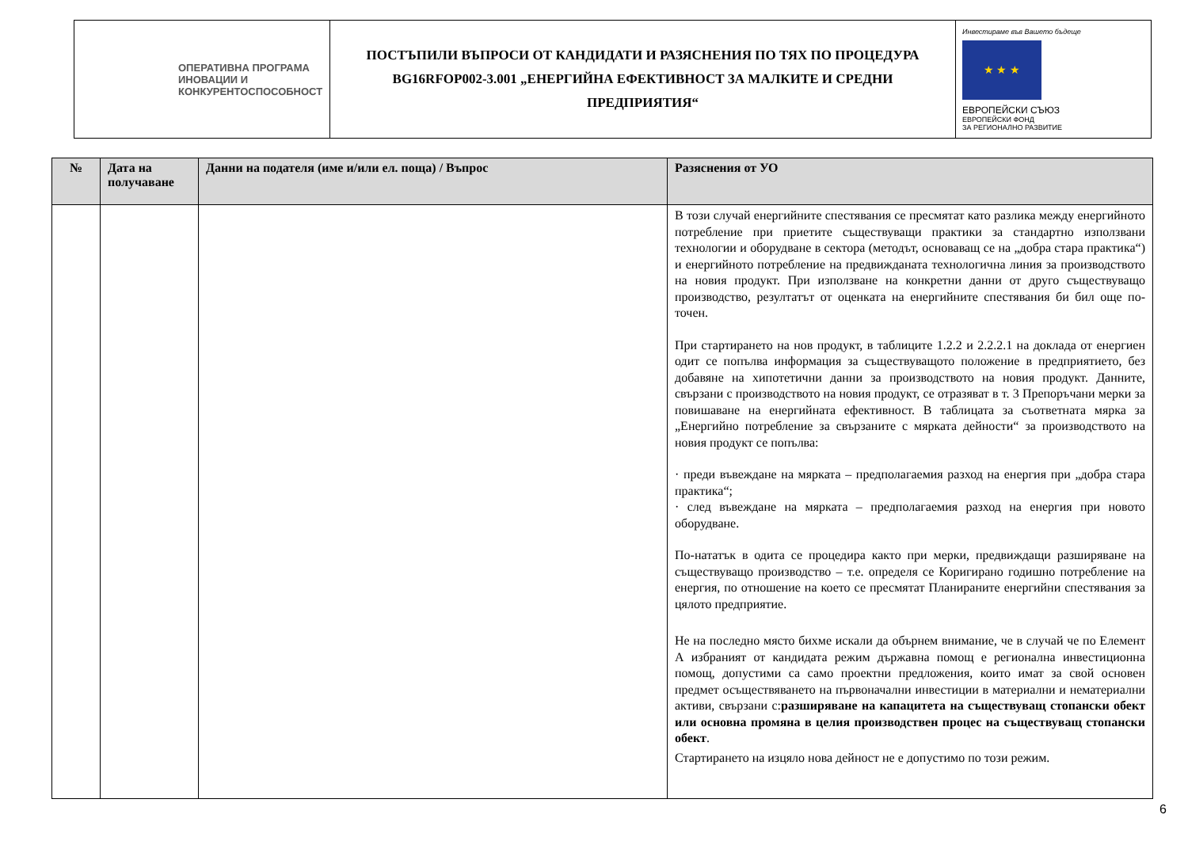| ОПЕРАТИВНА ПРОГРАМА ИНОВАЦИИ И КОНКУРЕНТОСПОСОБНОСТ | ПОСТЪПИЛИ ВЪПРОСИ ОТ КАНДИДАТИ И РАЗЯСНЕНИЯ ПО ТЯХ ПО ПРОЦЕДУРА BG16RFOP002-3.001 „ЕНЕРГИЙНА ЕФЕКТИВНОСТ ЗА МАЛКИТЕ И СРЕДНИ ПРЕДПРИЯТИЯ“ | Инвестираме във Вашето бъдеще ★ ★ ★ ЕВРОПЕЙСКИ СЪЮЗ ЕВРОПЕЙСКИ ФОНД ЗА РЕГИОНАЛНО РАЗВИТИЕ |
| № | Дата на получаване | Данни на подателя (име и/или ел. поща) / Въпрос | Разяснения от УО |
| --- | --- | --- | --- |
| | | | В този случай енергийните спестявания се пресмятат като разлика между енергийното потребление при приетите съществуващи практики за стандартно използвани технологии и оборудване в сектора (методът, основаващ се на „добра стара практика“) и енергийното потребление на предвижданата технологична линия за производството на новия продукт. При използване на конкретни данни от друго съществуващо производство, резултатът от оценката на енергийните спестявания би бил още по-точен. При стартирането на нов продукт, в таблиците 1.2.2 и 2.2.2.1 на доклада от енергиен одит се попълва информация за съществуващото положение в предприятието, без добавяне на хипотетични данни за производството на новия продукт. Данните, свързани с производството на новия продукт, се отразяват в т. 3 Препоръчани мерки за повишаване на енергийната ефективност. В таблицата за съответната мярка за „Енергийно потребление за свързаните с мярката дейности“ за производството на новия продукт се попълва: · преди въвеждане на мярката – предполагаемия разход на енергия при „добра стара практика“; · след въвеждане на мярката – предполагаемия разход на енергия при новото оборудване. По-нататък в одита се процедира както при мерки, предвиждащи разширяване на съществуващо производство – т.е. определя се Коригирано годишно потребление на енергия, по отношение на което се пресмятат Планираните енергийни спестявания за цялото предприятие. Не на последно място бихме искали да обърнем внимание, че в случай че по Елемент А избраният от кандидата режим държавна помощ е регионална инвестиционна помощ, допустими са само проектни предложения, които имат за свой основен предмет осъществяването на първоначални инвестиции в материални и нематериални активи, свързани с: разширяване на капацитета на съществуващ стопански обект или основна промяна в целия производствен процес на съществуващ стопански обект . Стартирането на изцяло нова дейност не е допустимо по този режим. |
6